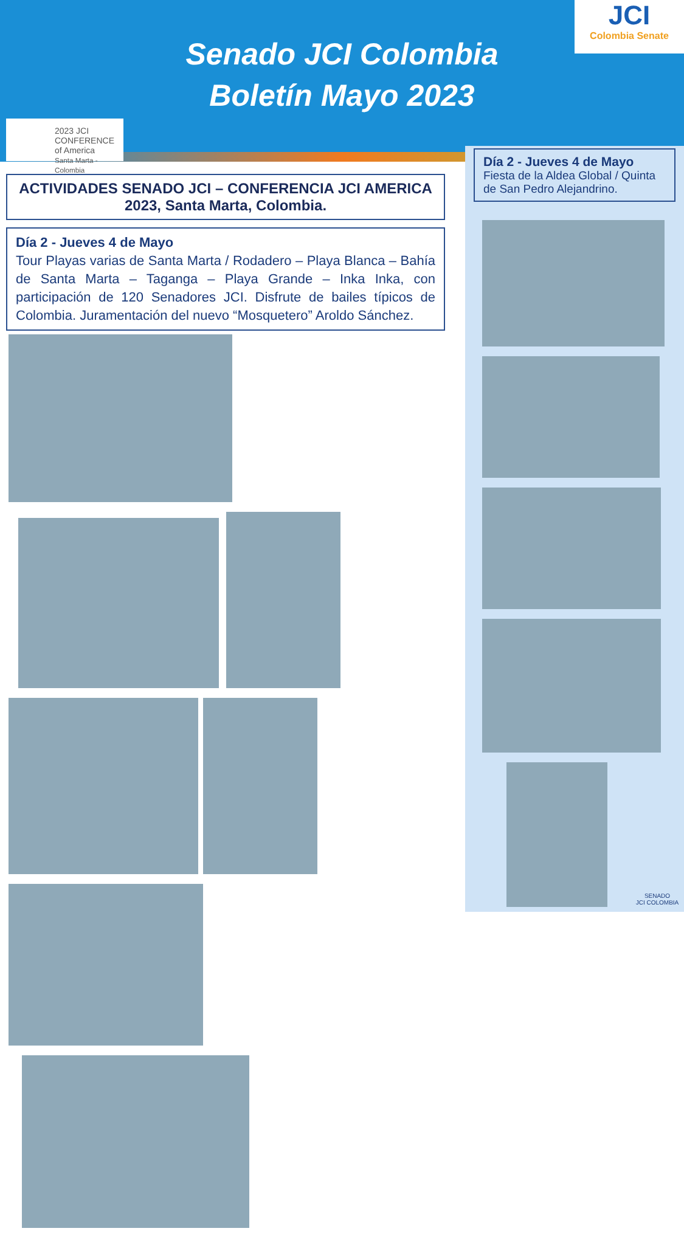Senado JCI Colombia
Boletín Mayo 2023
JCI
Colombia Senate
2023 JCI CONFERENCE of America
Santa Marta - Colombia
Día 2 - Jueves 4 de Mayo
Fiesta de la Aldea Global / Quinta de San Pedro Alejandrino.
ACTIVIDADES SENADO JCI – CONFERENCIA JCI AMERICA 2023, Santa Marta, Colombia.
Día 2 - Jueves 4 de Mayo
Tour Playas varias de Santa Marta / Rodadero – Playa Blanca – Bahía de Santa Marta – Taganga – Playa Grande – Inka Inka, con participación de 120 Senadores JCI. Disfrute de bailes típicos de Colombia. Juramentación del nuevo “Mosquetero” Aroldo Sánchez.
SENADO
JCI COLOMBIA